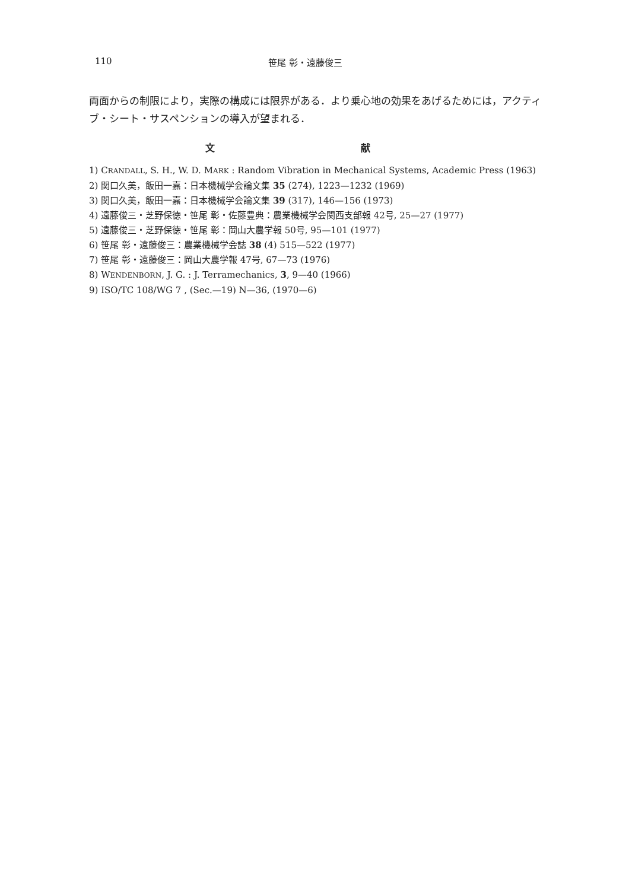110 笹尾 彰・遠藤俊三
両面からの制限により，実際の構成には限界がある．より乗心地の効果をあげるためには，アクティブ・シート・サスペンションの導入が望まれる．
文 献
1) CRANDALL, S. H., W. D. MARK : Random Vibration in Mechanical Systems, Academic Press (1963)
2) 関口久美，飯田一嘉：日本機械学会論文集 35 (274), 1223—1232 (1969)
3) 関口久美，飯田一嘉：日本機械学会論文集 39 (317), 146—156 (1973)
4) 遠藤俊三・芝野保徳・笹尾 彰・佐藤豊典：農業機械学会関西支部報 42号, 25—27 (1977)
5) 遠藤俊三・芝野保徳・笹尾 彰：岡山大農学報 50号, 95—101 (1977)
6) 笹尾 彰・遠藤俊三：農業機械学会誌 38 (4) 515—522 (1977)
7) 笹尾 彰・遠藤俊三：岡山大農学報 47号, 67—73 (1976)
8) WENDENBORN, J. G. : J. Terramechanics, 3, 9—40 (1966)
9) ISO/TC 108/WG 7 , (Sec.—19) N—36, (1970—6)